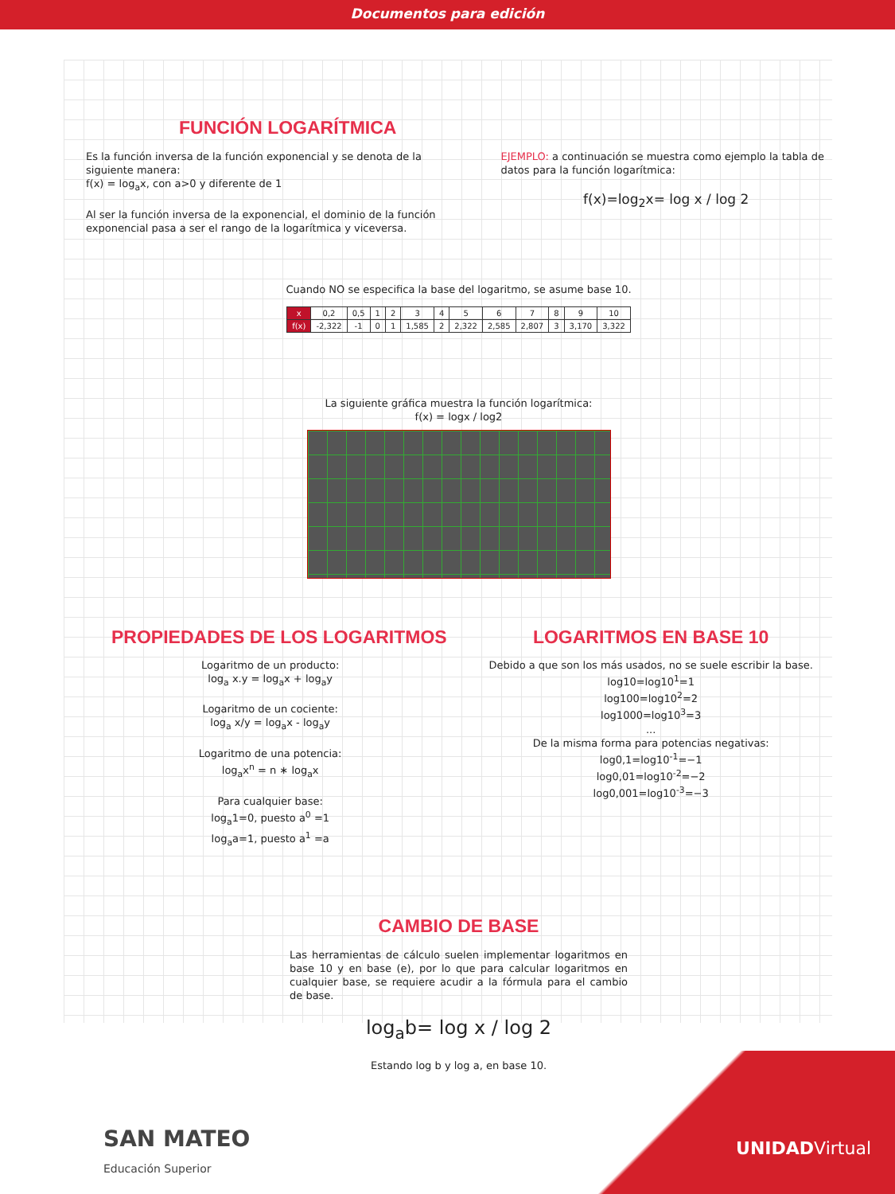Documentos para edición
FUNCIÓN LOGARÍTMICA
Es la función inversa de la función exponencial y se denota de la siguiente manera:
f(x) = log<sub>a</sub>x, con a>0 y diferente de 1
Al ser la función inversa de la exponencial, el dominio de la función exponencial pasa a ser el rango de la logarítmica y viceversa.
EJEMPLO: a continuación se muestra como ejemplo la tabla de datos para la función logarítmica:
f(x)=log<sub>2</sub>x= log x / log 2
Cuando NO se especifica la base del logaritmo, se asume base 10.
| x | 0,2 | 0,5 | 1 | 2 | 3 | 4 | 5 | 6 | 7 | 8 | 9 | 10 |
| f(x) | -2,322 | -1 | 0 | 1 | 1,585 | 2 | 2,322 | 2,585 | 2,807 | 3 | 3,170 | 3,322 |
La siguiente gráfica muestra la función logarítmica:
f(x) = logx / log2
PROPIEDADES DE LOS LOGARITMOS
Logaritmo de un producto:
log<sub>a</sub> x.y = log<sub>a</sub>x + log<sub>a</sub>y
Logaritmo de un cociente:
log<sub>a</sub> x/y = log<sub>a</sub>x - log<sub>a</sub>y
Logaritmo de una potencia:
log<sub>a</sub>x<sup>n</sup> = n ∗ log<sub>a</sub>x
Para cualquier base:
log<sub>a</sub>1=0, puesto a<sup>0</sup> =1
log<sub>a</sub>a=1, puesto a<sup>1</sup> =a
LOGARITMOS EN BASE 10
Debido a que son los más usados, no se suele escribir la base.
log10=log10<sup>1</sup>=1
log100=log10<sup>2</sup>=2
log1000=log10<sup>3</sup>=3
...
De la misma forma para potencias negativas:
log0,1=log10<sup>-1</sup>=−1
log0,01=log10<sup>-2</sup>=−2
log0,001=log10<sup>-3</sup>=−3
CAMBIO DE BASE
Las herramientas de cálculo suelen implementar logaritmos en base 10 y en base (e), por lo que para calcular logaritmos en cualquier base, se requiere acudir a la fórmula para el cambio de base.
log<sub>a</sub>b= log x / log 2
Estando log b y log a, en base 10.
SAN MATEO
Educación Superior
UNIDADVirtual